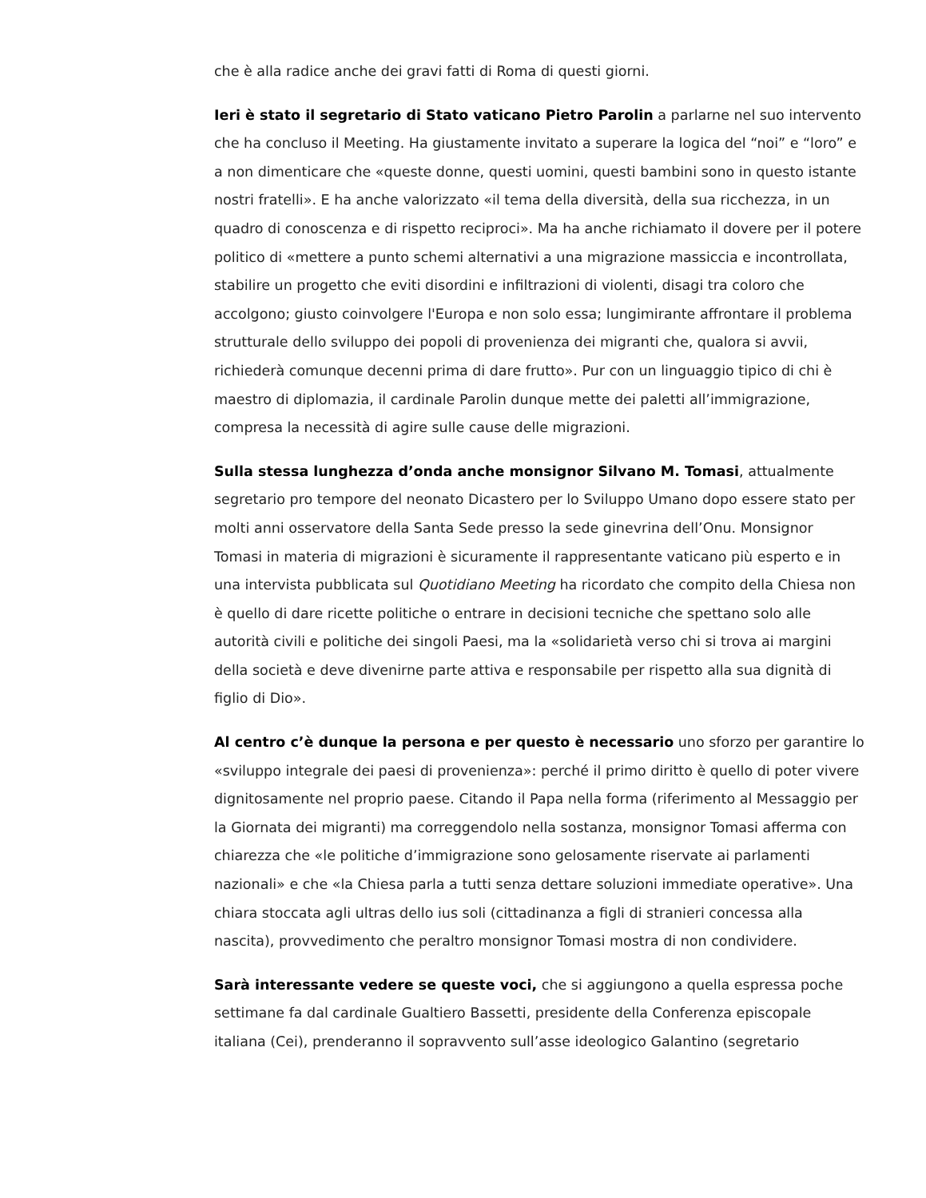che è alla radice anche dei gravi fatti di Roma di questi giorni.
Ieri è stato il segretario di Stato vaticano Pietro Parolin a parlarne nel suo intervento che ha concluso il Meeting. Ha giustamente invitato a superare la logica del “noi” e “loro” e a non dimenticare che «queste donne, questi uomini, questi bambini sono in questo istante nostri fratelli». E ha anche valorizzato «il tema della diversità, della sua ricchezza, in un quadro di conoscenza e di rispetto reciproci». Ma ha anche richiamato il dovere per il potere politico di «mettere a punto schemi alternativi a una migrazione massiccia e incontrollata, stabilire un progetto che eviti disordini e infiltrazioni di violenti, disagi tra coloro che accolgono; giusto coinvolgere l'Europa e non solo essa; lungimirante affrontare il problema strutturale dello sviluppo dei popoli di provenienza dei migranti che, qualora si avvii, richiederà comunque decenni prima di dare frutto». Pur con un linguaggio tipico di chi è maestro di diplomazia, il cardinale Parolin dunque mette dei paletti all’immigrazione, compresa la necessità di agire sulle cause delle migrazioni.
Sulla stessa lunghezza d’onda anche monsignor Silvano M. Tomasi, attualmente segretario pro tempore del neonato Dicastero per lo Sviluppo Umano dopo essere stato per molti anni osservatore della Santa Sede presso la sede ginevrina dell’Onu. Monsignor Tomasi in materia di migrazioni è sicuramente il rappresentante vaticano più esperto e in una intervista pubblicata sul Quotidiano Meeting ha ricordato che compito della Chiesa non è quello di dare ricette politiche o entrare in decisioni tecniche che spettano solo alle autorità civili e politiche dei singoli Paesi, ma la «solidarietà verso chi si trova ai margini della società e deve divenirne parte attiva e responsabile per rispetto alla sua dignità di figlio di Dio».
Al centro c’è dunque la persona e per questo è necessario uno sforzo per garantire lo «sviluppo integrale dei paesi di provenienza»: perché il primo diritto è quello di poter vivere dignitosamente nel proprio paese. Citando il Papa nella forma (riferimento al Messaggio per la Giornata dei migranti) ma correggendolo nella sostanza, monsignor Tomasi afferma con chiarezza che «le politiche d’immigrazione sono gelosamente riservate ai parlamenti nazionali» e che «la Chiesa parla a tutti senza dettare soluzioni immediate operative». Una chiara stoccata agli ultras dello ius soli (cittadinanza a figli di stranieri concessa alla nascita), provvedimento che peraltro monsignor Tomasi mostra di non condividere.
Sarà interessante vedere se queste voci, che si aggiungono a quella espressa poche settimane fa dal cardinale Gualtiero Bassetti, presidente della Conferenza episcopale italiana (Cei), prenderanno il sopravvento sull’asse ideologico Galantino (segretario